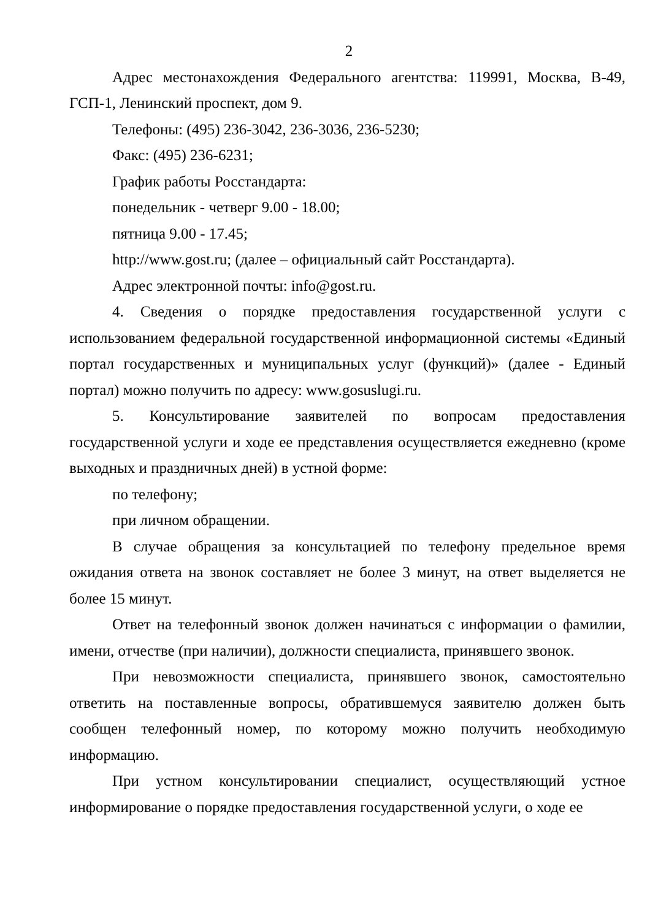2
Адрес местонахождения Федерального агентства: 119991, Москва, В-49, ГСП-1, Ленинский проспект, дом 9.
Телефоны: (495) 236-3042, 236-3036, 236-5230;
Факс: (495) 236-6231;
График работы Росстандарта:
понедельник - четверг 9.00 - 18.00;
пятница 9.00 - 17.45;
http://www.gost.ru; (далее – официальный сайт Росстандарта).
Адрес электронной почты: info@gost.ru.
4. Сведения о порядке предоставления государственной услуги с использованием федеральной государственной информационной системы «Единый портал государственных и муниципальных услуг (функций)» (далее - Единый портал) можно получить по адресу: www.gosuslugi.ru.
5. Консультирование заявителей по вопросам предоставления государственной услуги и ходе ее представления осуществляется ежедневно (кроме выходных и праздничных дней) в устной форме:
по телефону;
при личном обращении.
В случае обращения за консультацией по телефону предельное время ожидания ответа на звонок составляет не более 3 минут, на ответ выделяется не более 15 минут.
Ответ на телефонный звонок должен начинаться с информации о фамилии, имени, отчестве (при наличии), должности специалиста, принявшего звонок.
При невозможности специалиста, принявшего звонок, самостоятельно ответить на поставленные вопросы, обратившемуся заявителю должен быть сообщен телефонный номер, по которому можно получить необходимую информацию.
При устном консультировании специалист, осуществляющий устное информирование о порядке предоставления государственной услуги, о ходе ее